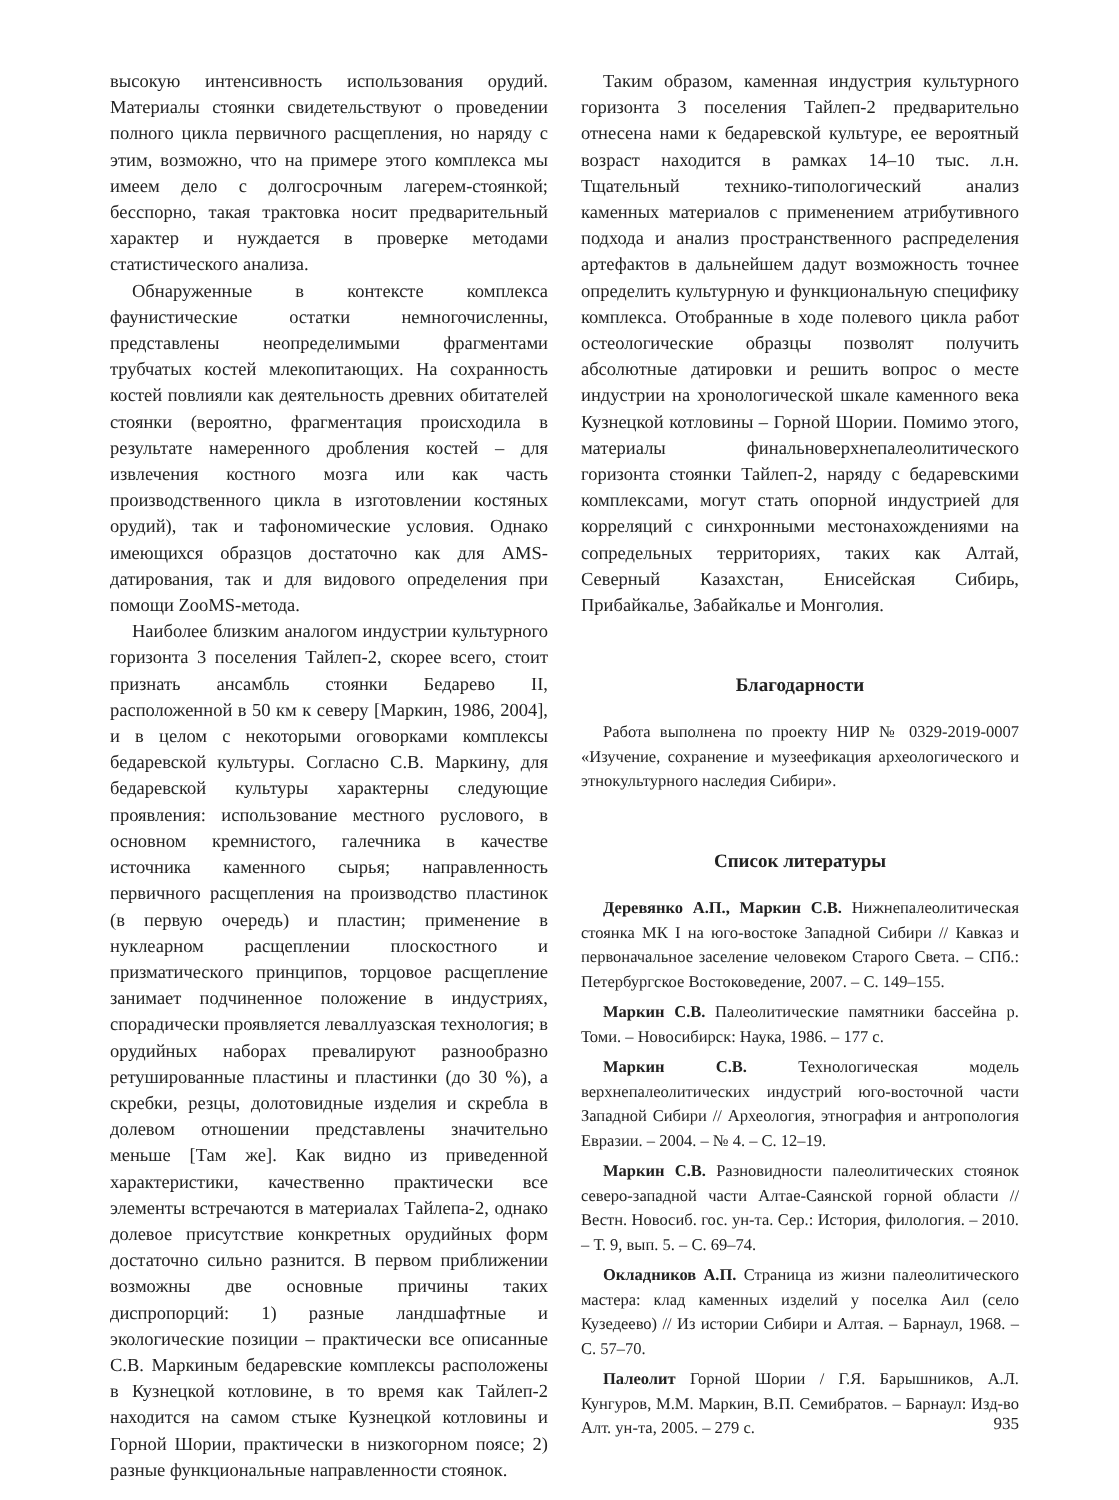высокую интенсивность использования орудий. Материалы стоянки свидетельствуют о проведении полного цикла первичного расщепления, но наряду с этим, возможно, что на примере этого комплекса мы имеем дело с долгосрочным лагерем-стоянкой; бесспорно, такая трактовка носит предварительный характер и нуждается в проверке методами статистического анализа.
Обнаруженные в контексте комплекса фаунистические остатки немногочисленны, представлены неопределимыми фрагментами трубчатых костей млекопитающих. На сохранность костей повлияли как деятельность древних обитателей стоянки (вероятно, фрагментация происходила в результате намеренного дробления костей – для извлечения костного мозга или как часть производственного цикла в изготовлении костяных орудий), так и тафономические условия. Однако имеющихся образцов достаточно как для AMS-датирования, так и для видового определения при помощи ZooMS-метода.
Наиболее близким аналогом индустрии культурного горизонта 3 поселения Тайлеп-2, скорее всего, стоит признать ансамбль стоянки Бедарево II, расположенной в 50 км к северу [Маркин, 1986, 2004], и в целом с некоторыми оговорками комплексы бедаревской культуры. Согласно С.В. Маркину, для бедаревской культуры характерны следующие проявления: использование местного руслового, в основном кремнистого, галечника в качестве источника каменного сырья; направленность первичного расщепления на производство пластинок (в первую очередь) и пластин; применение в нуклеарном расщеплении плоскостного и призматического принципов, торцовое расщепление занимает подчиненное положение в индустриях, спорадически проявляется леваллуазская технология; в орудийных наборах превалируют разнообразно ретушированные пластины и пластинки (до 30 %), а скребки, резцы, долотовидные изделия и скребла в долевом отношении представлены значительно меньше [Там же]. Как видно из приведенной характеристики, качественно практически все элементы встречаются в материалах Тайлепа-2, однако долевое присутствие конкретных орудийных форм достаточно сильно разнится. В первом приближении возможны две основные причины таких диспропорций: 1) разные ландшафтные и экологические позиции – практически все описанные С.В. Маркиным бедаревские комплексы расположены в Кузнецкой котловине, в то время как Тайлеп-2 находится на самом стыке Кузнецкой котловины и Горной Шории, практически в низкогорном поясе; 2) разные функциональные направленности стоянок.
Таким образом, каменная индустрия культурного горизонта 3 поселения Тайлеп-2 предварительно отнесена нами к бедаревской культуре, ее вероятный возраст находится в рамках 14–10 тыс. л.н. Тщательный технико-типологический анализ каменных материалов с применением атрибутивного подхода и анализ пространственного распределения артефактов в дальнейшем дадут возможность точнее определить культурную и функциональную специфику комплекса. Отобранные в ходе полевого цикла работ остеологические образцы позволят получить абсолютные датировки и решить вопрос о месте индустрии на хронологической шкале каменного века Кузнецкой котловины – Горной Шории. Помимо этого, материалы финальноверхнепалеолитического горизонта стоянки Тайлеп-2, наряду с бедаревскими комплексами, могут стать опорной индустрией для корреляций с синхронными местонахождениями на сопредельных территориях, таких как Алтай, Северный Казахстан, Енисейская Сибирь, Прибайкалье, Забайкалье и Монголия.
Благодарности
Работа выполнена по проекту НИР № 0329-2019-0007 «Изучение, сохранение и музеефикация археологического и этнокультурного наследия Сибири».
Список литературы
Деревянко А.П., Маркин С.В. Нижнепалеолитическая стоянка МК I на юго-востоке Западной Сибири // Кавказ и первоначальное заселение человеком Старого Света. – СПб.: Петербургское Востоковедение, 2007. – С. 149–155.
Маркин С.В. Палеолитические памятники бассейна р. Томи. – Новосибирск: Наука, 1986. – 177 с.
Маркин С.В. Технологическая модель верхнепалеолитических индустрий юго-восточной части Западной Сибири // Археология, этнография и антропология Евразии. – 2004. – № 4. – С. 12–19.
Маркин С.В. Разновидности палеолитических стоянок северо-западной части Алтае-Саянской горной области // Вестн. Новосиб. гос. ун-та. Сер.: История, филология. – 2010. – Т. 9, вып. 5. – С. 69–74.
Окладников А.П. Страница из жизни палеолитического мастера: клад каменных изделий у поселка Аил (село Кузедеево) // Из истории Сибири и Алтая. – Барнаул, 1968. – С. 57–70.
Палеолит Горной Шории / Г.Я. Барышников, А.Л. Кунгуров, М.М. Маркин, В.П. Семибратов. – Барнаул: Изд-во Алт. ун-та, 2005. – 279 с.
935